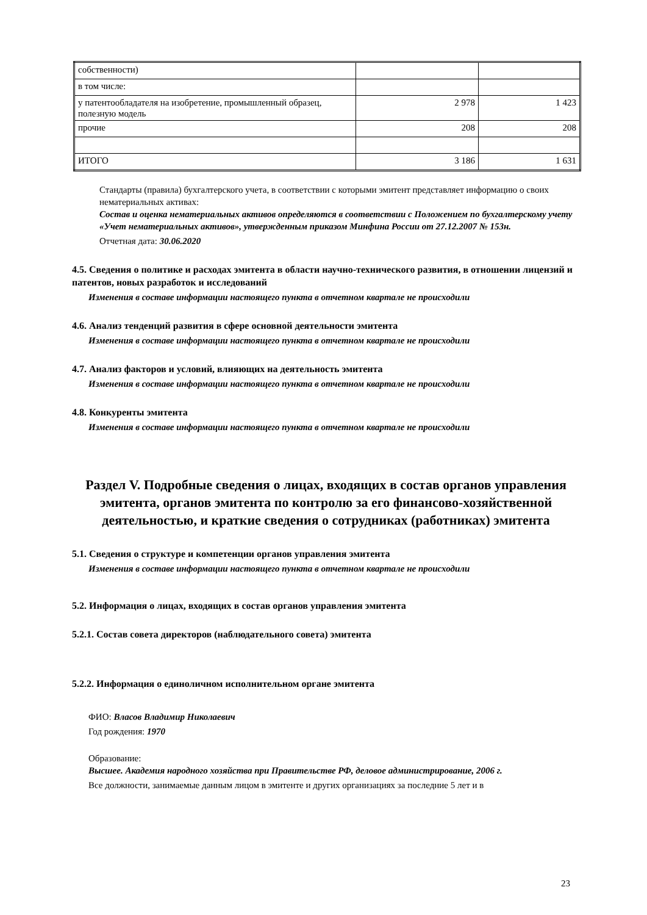| собственности) | | |
| в том числе: | | |
| у патентообладателя на изобретение, промышленный образец, полезную модель | 2 978 | 1 423 |
| прочие | 208 | 208 |
| ИТОГО | 3 186 | 1 631 |
Стандарты (правила) бухгалтерского учета, в соответствии с которыми эмитент представляет информацию о своих нематериальных активах:
Состав и оценка нематериальных активов определяются в соответствии с Положением по бухгалтерскому учету «Учет нематериальных активов», утвержденным приказом Минфина России от 27.12.2007 № 153н.
Отчетная дата: 30.06.2020
4.5. Сведения о политике и расходах эмитента в области научно-технического развития, в отношении лицензий и патентов, новых разработок и исследований
Изменения в составе информации настоящего пункта в отчетном квартале не происходили
4.6. Анализ тенденций развития в сфере основной деятельности эмитента
Изменения в составе информации настоящего пункта в отчетном квартале не происходили
4.7. Анализ факторов и условий, влияющих на деятельность эмитента
Изменения в составе информации настоящего пункта в отчетном квартале не происходили
4.8. Конкуренты эмитента
Изменения в составе информации настоящего пункта в отчетном квартале не происходили
Раздел V. Подробные сведения о лицах, входящих в состав органов управления эмитента, органов эмитента по контролю за его финансово-хозяйственной деятельностью, и краткие сведения о сотрудниках (работниках) эмитента
5.1. Сведения о структуре и компетенции органов управления эмитента
Изменения в составе информации настоящего пункта в отчетном квартале не происходили
5.2. Информация о лицах, входящих в состав органов управления эмитента
5.2.1. Состав совета директоров (наблюдательного совета) эмитента
5.2.2. Информация о единоличном исполнительном органе эмитента
ФИО: Власов Владимир Николаевич
Год рождения: 1970
Образование:
Высшее. Академия народного хозяйства при Правительстве РФ, деловое администрирование, 2006 г.
Все должности, занимаемые данным лицом в эмитенте и других организациях за последние 5 лет и в
23